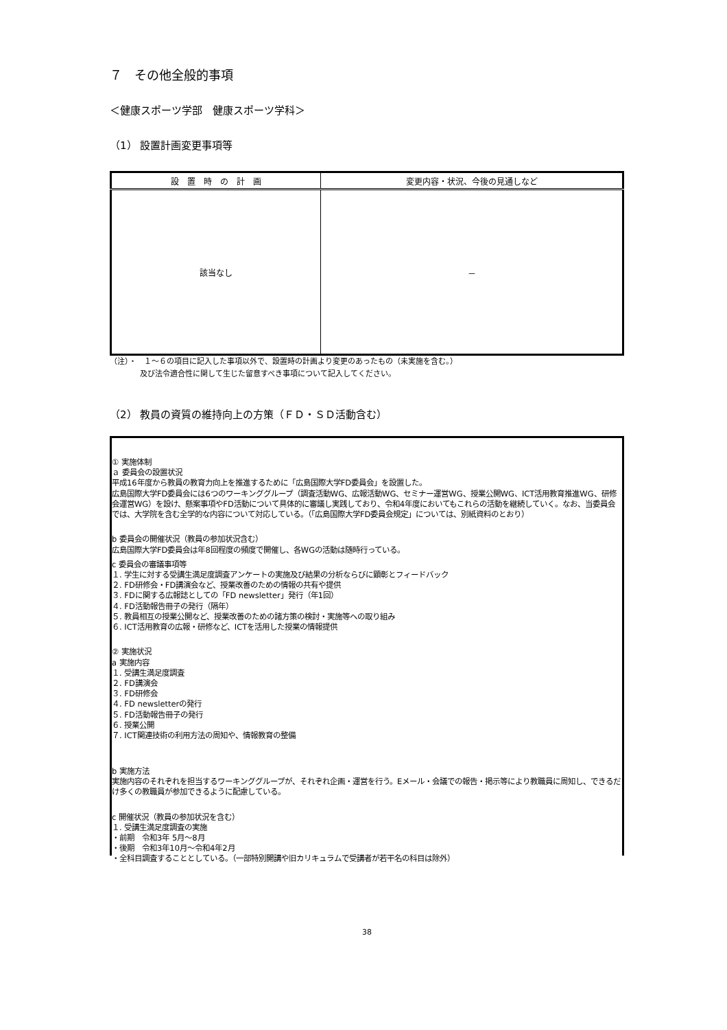７　その他全般的事項
＜健康スポーツ学部　健康スポーツ学科＞
（1） 設置計画変更事項等
| 設 置 時 の 計 画 | 変更内容・状況、今後の見通しなど |
| --- | --- |
| 該当なし | － |
（注）・　１～６の項目に記入した事項以外で、設置時の計画より変更のあったもの（未実施を含む。）
　　　　及び法令適合性に関して生じた留意すべき事項について記入してください。
（2） 教員の資質の維持向上の方策（ＦＤ・ＳＤ活動含む）
① 実施体制
ａ 委員会の設置状況
平成16年度から教員の教育力向上を推進するために「広島国際大学FD委員会」を設置した。
広島国際大学FD委員会には6つのワーキンググループ（調査活動WG、広報活動WG、セミナー運営WG、授業公開WG、ICT活用教育推進WG、研修会運営WG）を設け、懸案事項やFD活動について具体的に審議し実践しており、令和4年度においてもこれらの活動を継続していく。なお、当委員会では、大学院を含む全学的な内容について対応している。（「広島国際大学FD委員会規定」については、別紙資料のとおり）
b 委員会の開催状況（教員の参加状況含む）
広島国際大学FD委員会は年8回程度の頻度で開催し、各WGの活動は随時行っている。
c 委員会の審議事項等
１. 学生に対する受講生満足度調査アンケートの実施及び結果の分析ならびに顕彰とフィードバック
２. FD研修会・FD講演会など、授業改善のための情報の共有や提供
３. FDに関する広報誌としての「FD newsletter」発行（年1回）
４. FD活動報告冊子の発行（隔年）
５. 教員相互の授業公開など、授業改善のための諸方策の検討・実施等への取り組み
６. ICT活用教育の広報・研修など、ICTを活用した授業の情報提供
② 実施状況
a 実施内容
１. 受講生満足度調査
２. FD講演会
３. FD研修会
４. FD newsletterの発行
５. FD活動報告冊子の発行
６. 授業公開
７. ICT関連技術の利用方法の周知や、情報教育の整備
b 実施方法
実施内容のそれぞれを担当するワーキンググループが、それぞれ企画・運営を行う。Eメール・会議での報告・掲示等により教職員に周知し、できるだけ多くの教職員が参加できるように配慮している。
c 開催状況（教員の参加状況を含む）
１. 受講生満足度調査の実施
・前期　令和3年 5月～8月
・後期　令和3年10月～令和4年2月
・全科目調査することとしている。（一部特別開講や旧カリキュラムで受講者が若干名の科目は除外）
38